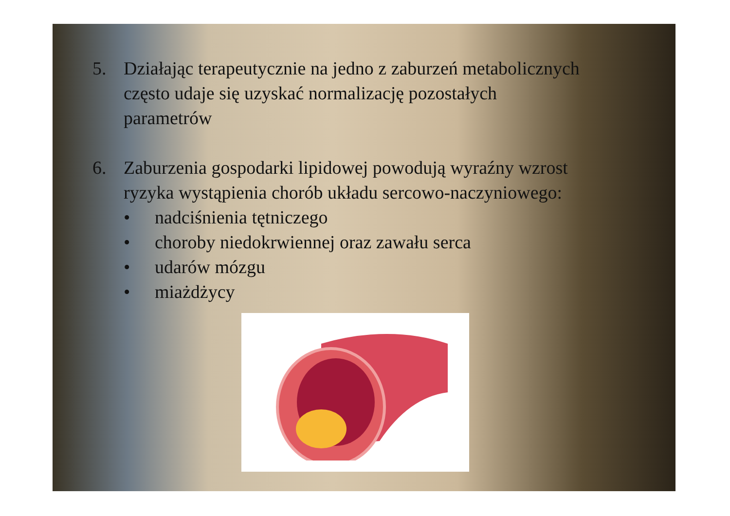5. Działając terapeutycznie na jedno z zaburzeń metabolicznych
często udaje się uzyskać normalizację pozostałych
parametrów
6. Zaburzenia gospodarki lipidowej powodują wyraźny wzrost
ryzyka wystąpienia chorób układu sercowo-naczyniowego:
• nadciśnienia tętniczego
• choroby niedokrwiennej oraz zawału serca
• udarów mózgu
• miażdżycy